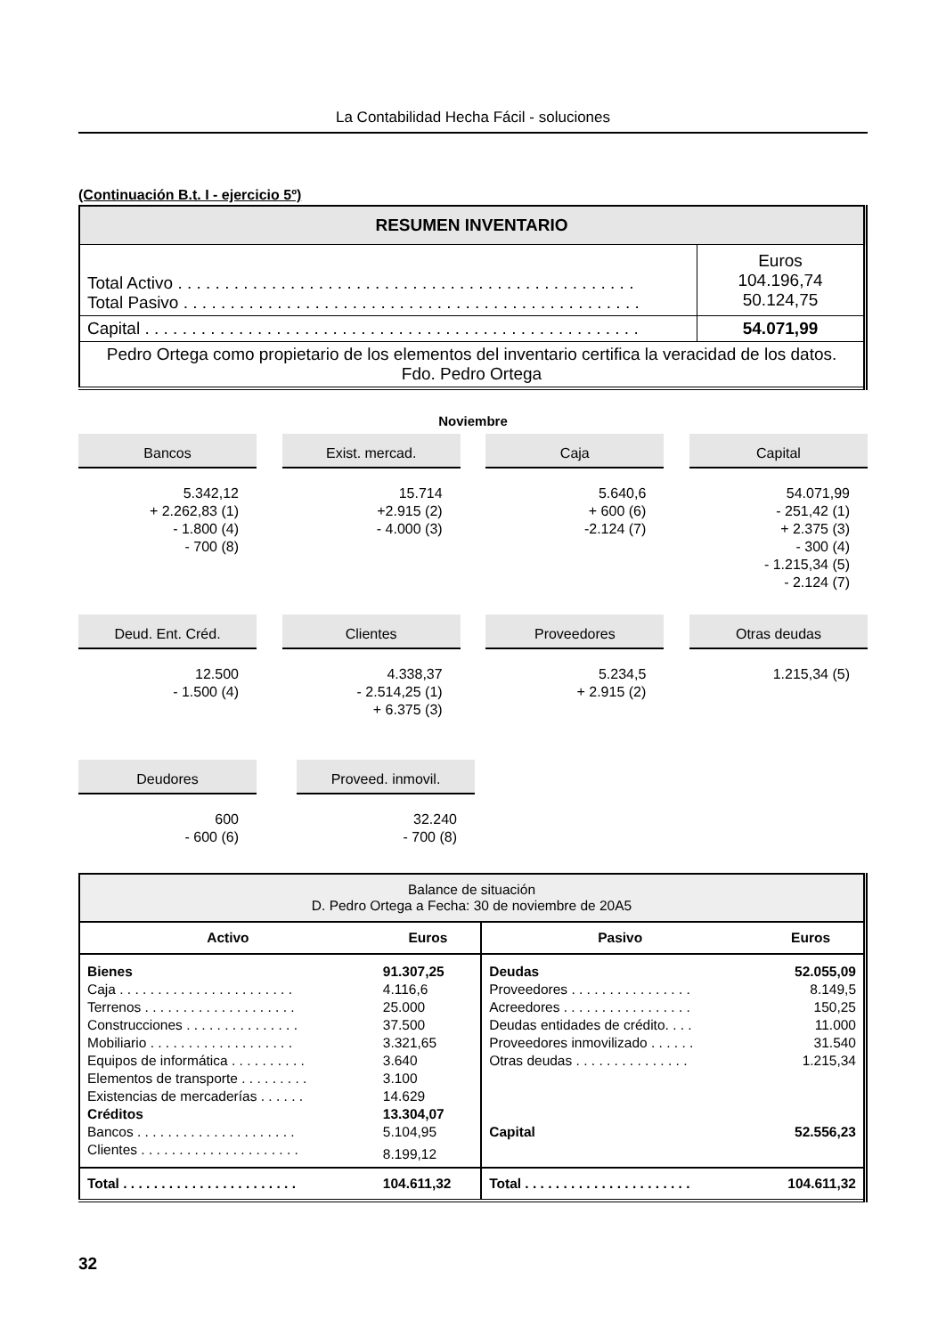La Contabilidad Hecha Fácil - soluciones
(Continuación B.t. I - ejercicio 5º)
| RESUMEN INVENTARIO | |
| Total Activo . . . . . . . . . . . . . . . . . . . . . . . . . . . . . . . . . . . . . . . . . . . . . . . . . Total Pasivo . . . . . . . . . . . . . . . . . . . . . . . . . . . . . . . . . . . . . . . . . . . . . . . . . | Euros 104.196,74 50.124,75 |
| Capital . . . . . . . . . . . . . . . . . . . . . . . . . . . . . . . . . . . . . . . . . . . . . . . . . . . . . | 54.071,99 |
| Pedro Ortega como propietario de los elementos del inventario certifica la veracidad de los datos. Fdo. Pedro Ortega | |
Noviembre
Bancos
5.342,12
+ 2.262,83 (1)
- 1.800 (4)
- 700 (8)
Exist. mercad.
15.714
+2.915 (2)
- 4.000 (3)
Caja
5.640,6
+ 600 (6)
-2.124 (7)
Capital
54.071,99
- 251,42 (1)
+ 2.375 (3)
- 300 (4)
- 1.215,34 (5)
- 2.124 (7)
Deud. Ent. Créd.
12.500
- 1.500 (4)
Clientes
4.338,37
- 2.514,25 (1)
+ 6.375 (3)
Proveedores
5.234,5
+ 2.915 (2)
Otras deudas
1.215,34 (5)
Deudores
600
- 600 (6)
Proveed. inmovil.
32.240
- 700 (8)
| Balance de situación D. Pedro Ortega a Fecha: 30 de noviembre de 20A5 | | | |
| Activo | Euros | Pasivo | Euros |
| Bienes | 91.307,25 | Deudas | 52.055,09 |
| Caja . . . . . . . . . . . . . . . . . . . . . . . | 4.116,6 | Proveedores . . . . . . . . . . . . . . . . | 8.149,5 |
| Terrenos . . . . . . . . . . . . . . . . . . . . | 25.000 | Acreedores . . . . . . . . . . . . . . . . . | 150,25 |
| Construcciones . . . . . . . . . . . . . . . | 37.500 | Deudas entidades de crédito. . . . | 11.000 |
| Mobiliario . . . . . . . . . . . . . . . . . . . | 3.321,65 | Proveedores inmovilizado . . . . . . | 31.540 |
| Equipos de informática . . . . . . . . . . | 3.640 | Otras deudas . . . . . . . . . . . . . . . | 1.215,34 |
| Elementos de transporte . . . . . . . . . | 3.100 | | |
| Existencias de mercaderías . . . . . . | 14.629 | | |
| Créditos | 13.304,07 | | |
| Bancos . . . . . . . . . . . . . . . . . . . . . | 5.104,95 | Capital | 52.556,23 |
| Clientes . . . . . . . . . . . . . . . . . . . . . | 8.199,12 | | |
| Total . . . . . . . . . . . . . . . . . . . . . . . | 104.611,32 | Total . . . . . . . . . . . . . . . . . . . . . . | 104.611,32 |
32